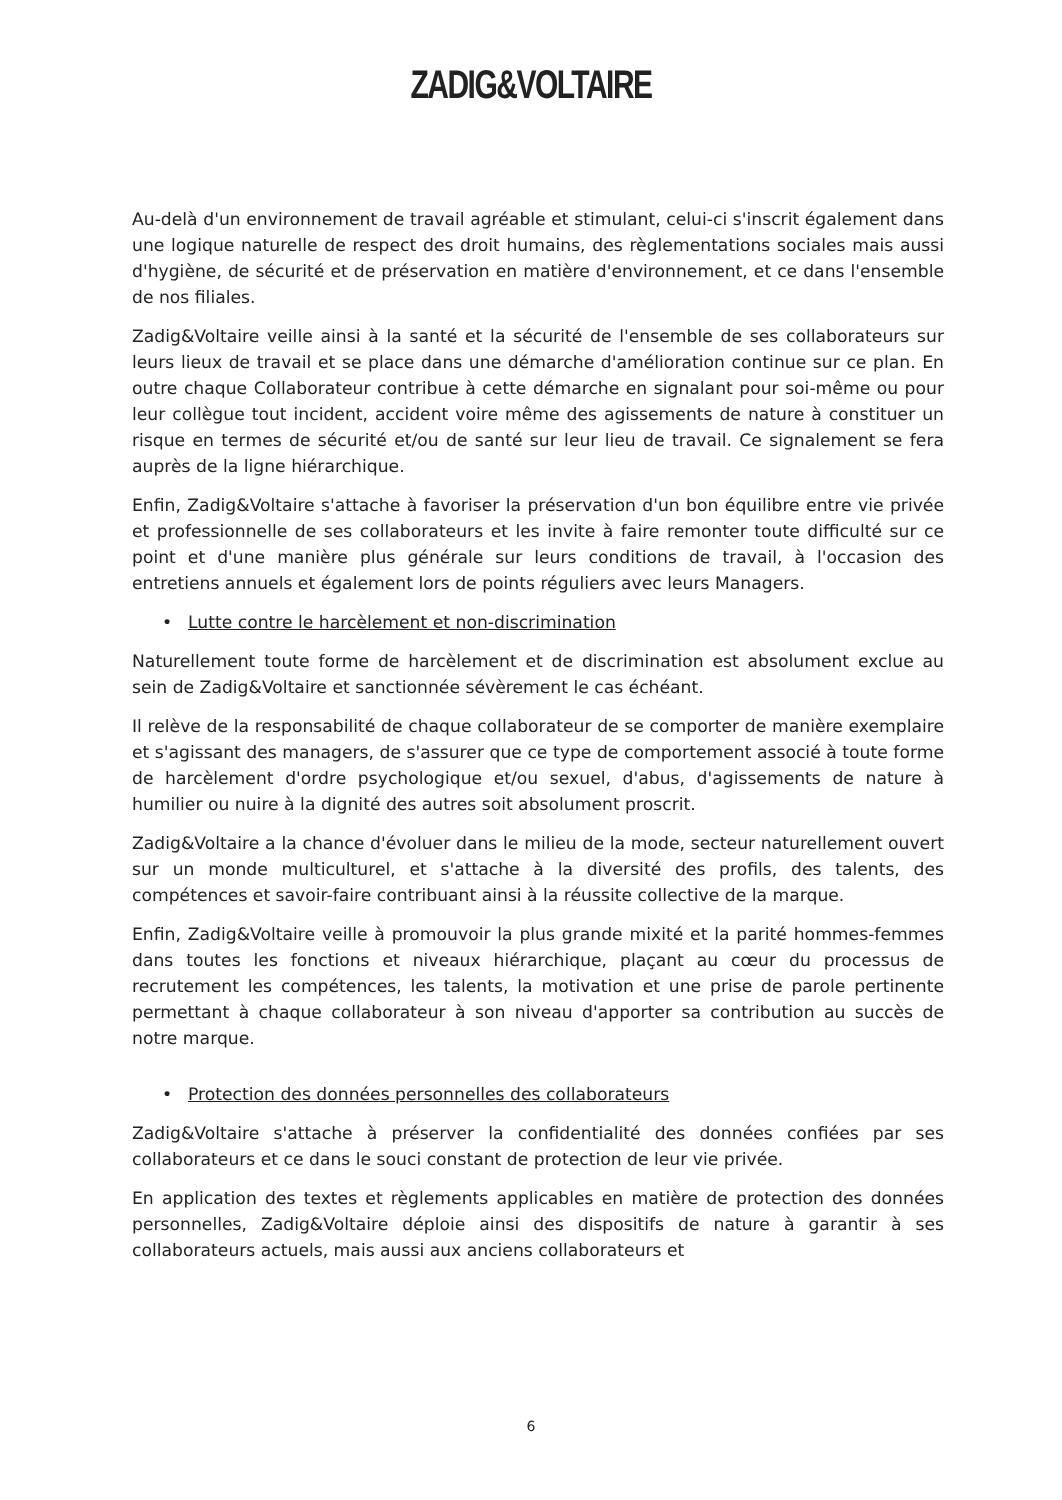ZADIG&VOLTAIRE
Au-delà d'un environnement de travail agréable et stimulant, celui-ci s'inscrit également dans une logique naturelle de respect des droit humains, des règlementations sociales mais aussi d'hygiène, de sécurité et de préservation en matière d'environnement, et ce dans l'ensemble de nos filiales.
Zadig&Voltaire veille ainsi à la santé et la sécurité de l'ensemble de ses collaborateurs sur leurs lieux de travail et se place dans une démarche d'amélioration continue sur ce plan. En outre chaque Collaborateur contribue à cette démarche en signalant pour soi-même ou pour leur collègue tout incident, accident voire même des agissements de nature à constituer un risque en termes de sécurité et/ou de santé sur leur lieu de travail. Ce signalement se fera auprès de la ligne hiérarchique.
Enfin, Zadig&Voltaire s'attache à favoriser la préservation d'un bon équilibre entre vie privée et professionnelle de ses collaborateurs et les invite à faire remonter toute difficulté sur ce point et d'une manière plus générale sur leurs conditions de travail, à l'occasion des entretiens annuels et également lors de points réguliers avec leurs Managers.
• Lutte contre le harcèlement et non-discrimination
Naturellement toute forme de harcèlement et de discrimination est absolument exclue au sein de Zadig&Voltaire et sanctionnée sévèrement le cas échéant.
Il relève de la responsabilité de chaque collaborateur de se comporter de manière exemplaire et s'agissant des managers, de s'assurer que ce type de comportement associé à toute forme de harcèlement d'ordre psychologique et/ou sexuel, d'abus, d'agissements de nature à humilier ou nuire à la dignité des autres soit absolument proscrit.
Zadig&Voltaire a la chance d'évoluer dans le milieu de la mode, secteur naturellement ouvert sur un monde multiculturel, et s'attache à la diversité des profils, des talents, des compétences et savoir-faire contribuant ainsi à la réussite collective de la marque.
Enfin, Zadig&Voltaire veille à promouvoir la plus grande mixité et la parité hommes-femmes dans toutes les fonctions et niveaux hiérarchique, plaçant au cœur du processus de recrutement les compétences, les talents, la motivation et une prise de parole pertinente permettant à chaque collaborateur à son niveau d'apporter sa contribution au succès de notre marque.
• Protection des données personnelles des collaborateurs
Zadig&Voltaire s'attache à préserver la confidentialité des données confiées par ses collaborateurs et ce dans le souci constant de protection de leur vie privée.
En application des textes et règlements applicables en matière de protection des données personnelles, Zadig&Voltaire déploie ainsi des dispositifs de nature à garantir à ses collaborateurs actuels, mais aussi aux anciens collaborateurs et
6